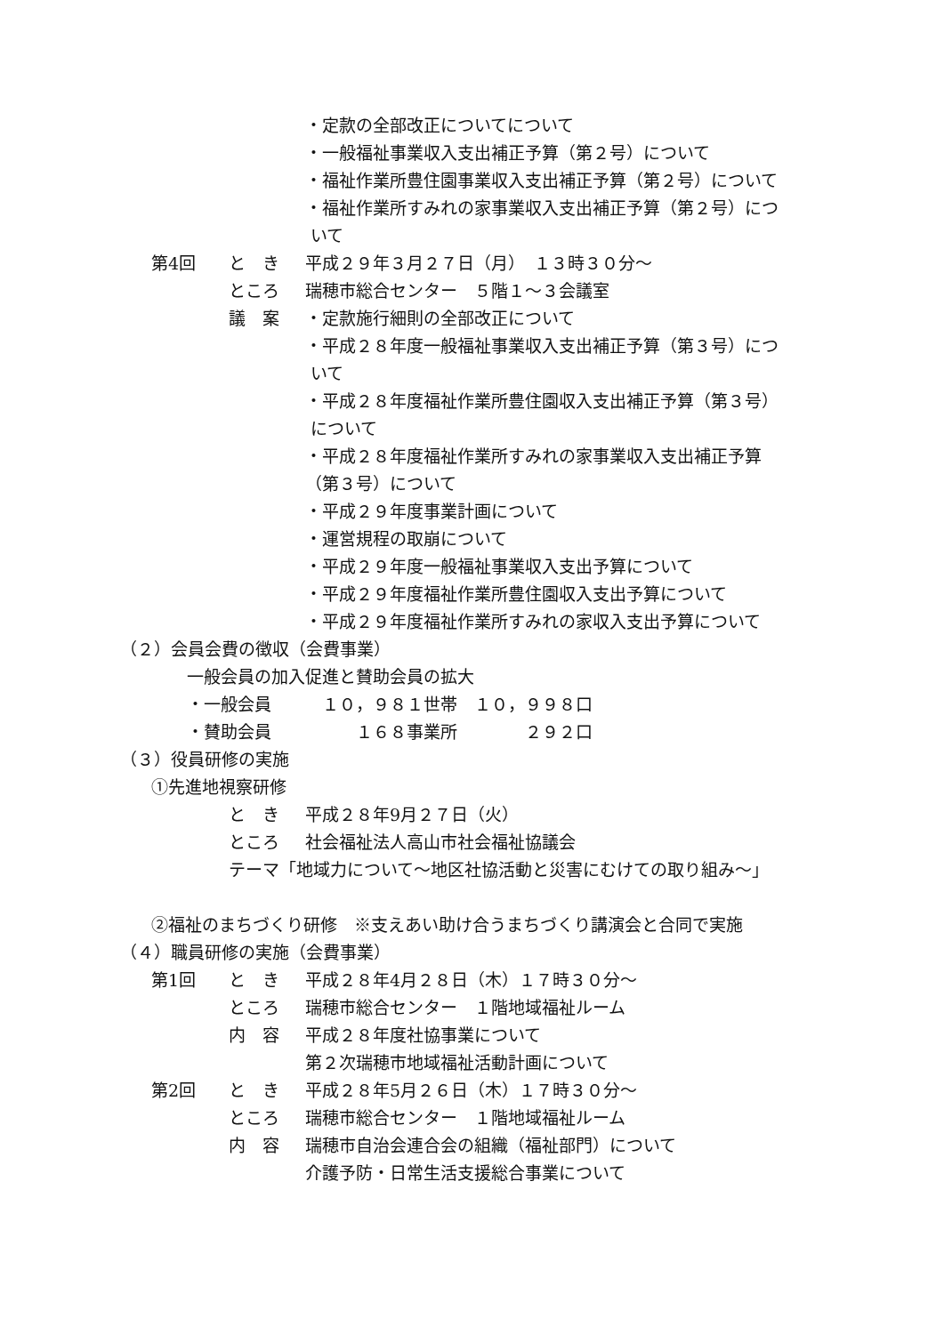・定款の全部改正についてについて
・一般福祉事業収入支出補正予算（第２号）について
・福祉作業所豊住園事業収入支出補正予算（第２号）について
・福祉作業所すみれの家事業収入支出補正予算（第２号）につ
いて
第4回 と　き 平成２９年３月２７日（月）　１３時３０分～
ところ 瑞穂市総合センター　５階１～３会議室
議　案 ・定款施行細則の全部改正について
・平成２８年度一般福祉事業収入支出補正予算（第３号）につ
いて
・平成２８年度福祉作業所豊住園収入支出補正予算（第３号）
について
・平成２８年度福祉作業所すみれの家事業収入支出補正予算
（第３号）について
・平成２９年度事業計画について
・運営規程の取崩について
・平成２９年度一般福祉事業収入支出予算について
・平成２９年度福祉作業所豊住園収入支出予算について
・平成２９年度福祉作業所すみれの家収入支出予算について
（２）会員会費の徴収（会費事業）
一般会員の加入促進と賛助会員の拡大
・一般会員　　　１０，９８１世帯　１０，９９８口
・賛助会員　　　　　１６８事業所　　　　２９２口
（３）役員研修の実施
①先進地視察研修
と　き 平成２８年9月２７日（火）
ところ 社会福祉法人高山市社会福祉協議会
テーマ「地域力について～地区社協活動と災害にむけての取り組み～」
②福祉のまちづくり研修　※支えあい助け合うまちづくり講演会と合同で実施
（４）職員研修の実施（会費事業）
第1回 と　き 平成２８年4月２８日（木）１７時３０分～
ところ 瑞穂市総合センター　１階地域福祉ルーム
内　容 平成２８年度社協事業について
第２次瑞穂市地域福祉活動計画について
第2回 と　き 平成２８年5月２６日（木）１７時３０分～
ところ 瑞穂市総合センター　１階地域福祉ルーム
内　容 瑞穂市自治会連合会の組織（福祉部門）について
介護予防・日常生活支援総合事業について